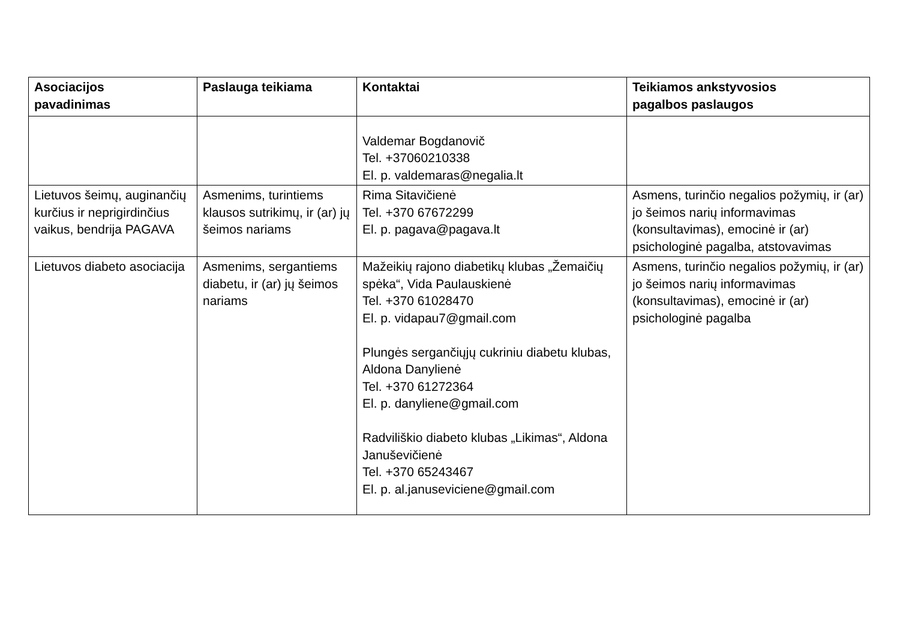| Asociacijos pavadinimas | Paslauga teikiama | Kontaktai | Teikiamos ankstyvosios pagalbos paslaugos |
| --- | --- | --- | --- |
| | | Valdemar Bogdanovič Tel. +37060210338 El. p. valdemaras@negalia.lt | |
| Lietuvos šeimų, auginančių kurčius ir neprigirdinčius vaikus, bendrija PAGAVA | Asmenims, turintiems klausos sutrikimų, ir (ar) jų šeimos nariams | Rima Sitavičienė Tel. +370 67672299 El. p. pagava@pagava.lt | Asmens, turinčio negalios požymių, ir (ar) jo šeimos narių informavimas (konsultavimas), emocinė ir (ar) psichologinė pagalba, atstovavimas |
| Lietuvos diabeto asociacija | Asmenims, sergantiems diabetu, ir (ar) jų šeimos nariams | Mažeikių rajono diabetikų klubas „Žemaičių spėka“, Vida Paulauskienė Tel. +370 61028470 El. p. vidapau7@gmail.com Plungės sergančiųjų cukriniu diabetu klubas, Aldona Danylienė Tel. +370 61272364 El. p. danyliene@gmail.com Radviliškio diabeto klubas „Likimas“, Aldona Januševičienė Tel. +370 65243467 El. p. al.januseviciene@gmail.com | Asmens, turinčio negalios požymių, ir (ar) jo šeimos narių informavimas (konsultavimas), emocinė ir (ar) psichologinė pagalba |